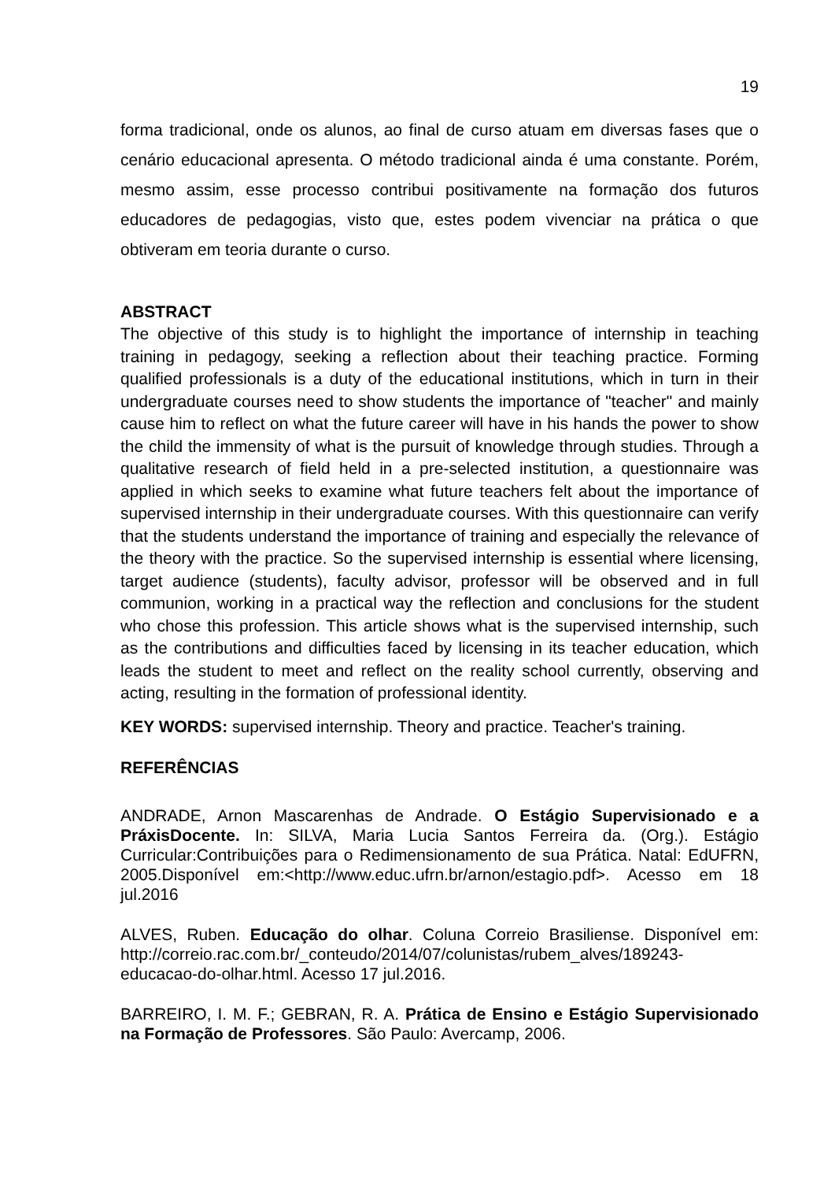19
forma tradicional, onde os alunos, ao final de curso atuam em diversas fases que o cenário educacional apresenta. O método tradicional ainda é uma constante. Porém, mesmo assim, esse processo contribui positivamente na formação dos futuros educadores de pedagogias, visto que, estes podem vivenciar na prática o que obtiveram em teoria durante o curso.
ABSTRACT
The objective of this study is to highlight the importance of internship in teaching training in pedagogy, seeking a reflection about their teaching practice. Forming qualified professionals is a duty of the educational institutions, which in turn in their undergraduate courses need to show students the importance of "teacher" and mainly cause him to reflect on what the future career will have in his hands the power to show the child the immensity of what is the pursuit of knowledge through studies. Through a qualitative research of field held in a pre-selected institution, a questionnaire was applied in which seeks to examine what future teachers felt about the importance of supervised internship in their undergraduate courses. With this questionnaire can verify that the students understand the importance of training and especially the relevance of the theory with the practice. So the supervised internship is essential where licensing, target audience (students), faculty advisor, professor will be observed and in full communion, working in a practical way the reflection and conclusions for the student who chose this profession. This article shows what is the supervised internship, such as the contributions and difficulties faced by licensing in its teacher education, which leads the student to meet and reflect on the reality school currently, observing and acting, resulting in the formation of professional identity.
KEY WORDS: supervised internship. Theory and practice. Teacher's training.
REFERÊNCIAS
ANDRADE, Arnon Mascarenhas de Andrade. O Estágio Supervisionado e a PráxisDocente. In: SILVA, Maria Lucia Santos Ferreira da. (Org.). Estágio Curricular:Contribuições para o Redimensionamento de sua Prática. Natal: EdUFRN, 2005.Disponível em:<http://www.educ.ufrn.br/arnon/estagio.pdf>. Acesso em 18 jul.2016
ALVES, Ruben. Educação do olhar. Coluna Correio Brasiliense. Disponível em: http://correio.rac.com.br/_conteudo/2014/07/colunistas/rubem_alves/189243-educacao-do-olhar.html. Acesso 17 jul.2016.
BARREIRO, I. M. F.; GEBRAN, R. A. Prática de Ensino e Estágio Supervisionado na Formação de Professores. São Paulo: Avercamp, 2006.